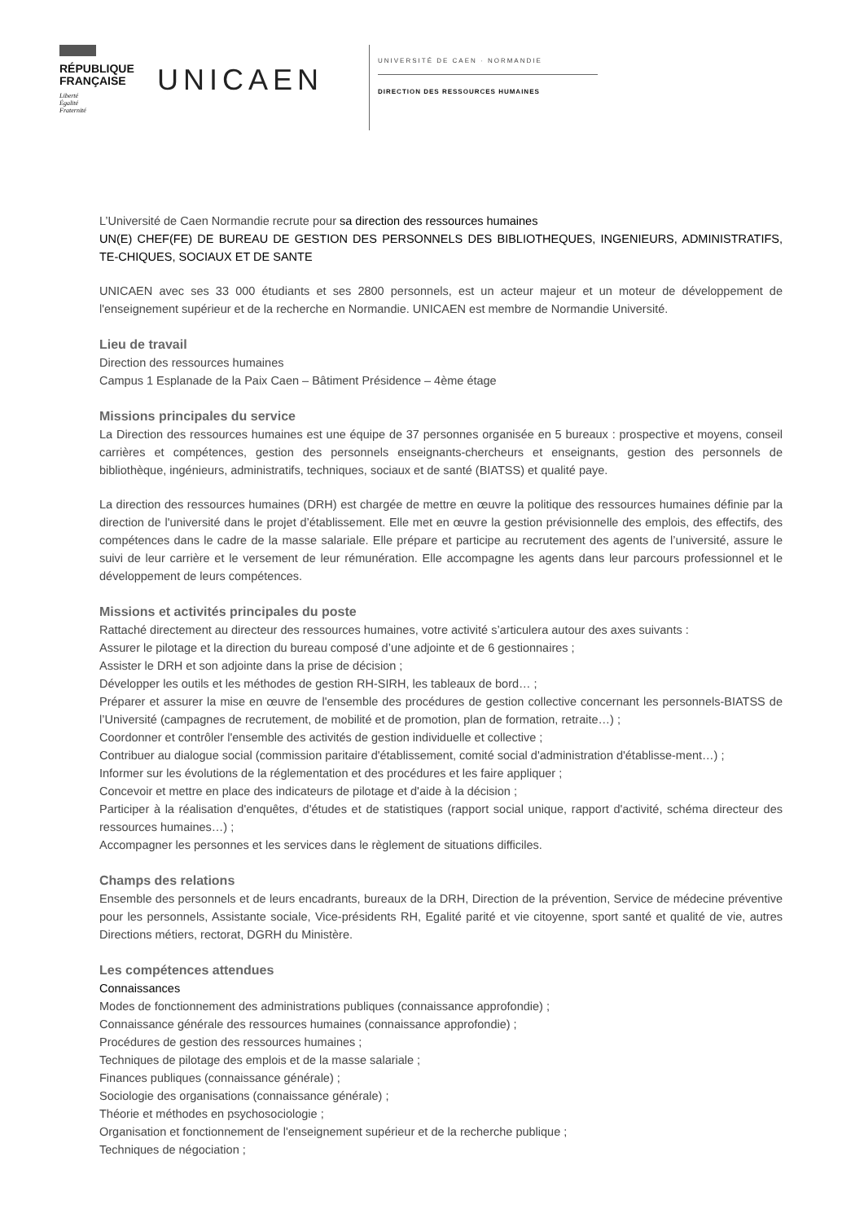RÉPUBLIQUE
FRANÇAISE
Liberté
Égalité
Fraternité
UNICAEN
UNIVERSITÉ DE CAEN · NORMANDIE
DIRECTION DES RESSOURCES HUMAINES
L’Université de Caen Normandie recrute pour sa direction des ressources humaines
UN(E) CHEF(FE) DE BUREAU DE GESTION DES PERSONNELS DES BIBLIOTHEQUES, INGENIEURS, ADMINISTRATIFS, TE-CHIQUES, SOCIAUX ET DE SANTE
UNICAEN avec ses 33 000 étudiants et ses 2800 personnels, est un acteur majeur et un moteur de développement de l'enseignement supérieur et de la recherche en Normandie. UNICAEN est membre de Normandie Université.
Lieu de travail
Direction des ressources humaines
Campus 1 Esplanade de la Paix Caen – Bâtiment Présidence – 4ème étage
Missions principales du service
La Direction des ressources humaines est une équipe de 37 personnes organisée en 5 bureaux : prospective et moyens, conseil carrières et compétences, gestion des personnels enseignants-chercheurs et enseignants, gestion des personnels de bibliothèque, ingénieurs, administratifs, techniques, sociaux et de santé (BIATSS) et qualité paye.
La direction des ressources humaines (DRH) est chargée de mettre en œuvre la politique des ressources humaines définie par la direction de l'université dans le projet d’établissement. Elle met en œuvre la gestion prévisionnelle des emplois, des effectifs, des compétences dans le cadre de la masse salariale. Elle prépare et participe au recrutement des agents de l’université, assure le suivi de leur carrière et le versement de leur rémunération. Elle accompagne les agents dans leur parcours professionnel et le développement de leurs compétences.
Missions et activités principales du poste
Rattaché directement au directeur des ressources humaines, votre activité s’articulera autour des axes suivants :
Assurer le pilotage et la direction du bureau composé d’une adjointe et de 6 gestionnaires ;
Assister le DRH et son adjointe dans la prise de décision ;
Développer les outils et les méthodes de gestion RH-SIRH, les tableaux de bord… ;
Préparer et assurer la mise en œuvre de l'ensemble des procédures de gestion collective concernant les personnels-BIATSS de l’Université (campagnes de recrutement, de mobilité et de promotion, plan de formation, retraite…) ;
Coordonner et contrôler l'ensemble des activités de gestion individuelle et collective ;
Contribuer au dialogue social (commission paritaire d'établissement, comité social d'administration d'établisse-ment…) ;
Informer sur les évolutions de la réglementation et des procédures et les faire appliquer ;
Concevoir et mettre en place des indicateurs de pilotage et d'aide à la décision ;
Participer à la réalisation d'enquêtes, d'études et de statistiques (rapport social unique, rapport d'activité, schéma directeur des ressources humaines…) ;
Accompagner les personnes et les services dans le règlement de situations difficiles.
Champs des relations
Ensemble des personnels et de leurs encadrants, bureaux de la DRH, Direction de la prévention, Service de médecine préventive pour les personnels, Assistante sociale, Vice-présidents RH, Egalité parité et vie citoyenne, sport santé et qualité de vie, autres Directions métiers, rectorat, DGRH du Ministère.
Les compétences attendues
Connaissances
Modes de fonctionnement des administrations publiques (connaissance approfondie) ;
Connaissance générale des ressources humaines (connaissance approfondie) ;
Procédures de gestion des ressources humaines ;
Techniques de pilotage des emplois et de la masse salariale ;
Finances publiques (connaissance générale) ;
Sociologie des organisations (connaissance générale) ;
Théorie et méthodes en psychosociologie ;
Organisation et fonctionnement de l'enseignement supérieur et de la recherche publique ;
Techniques de négociation ;